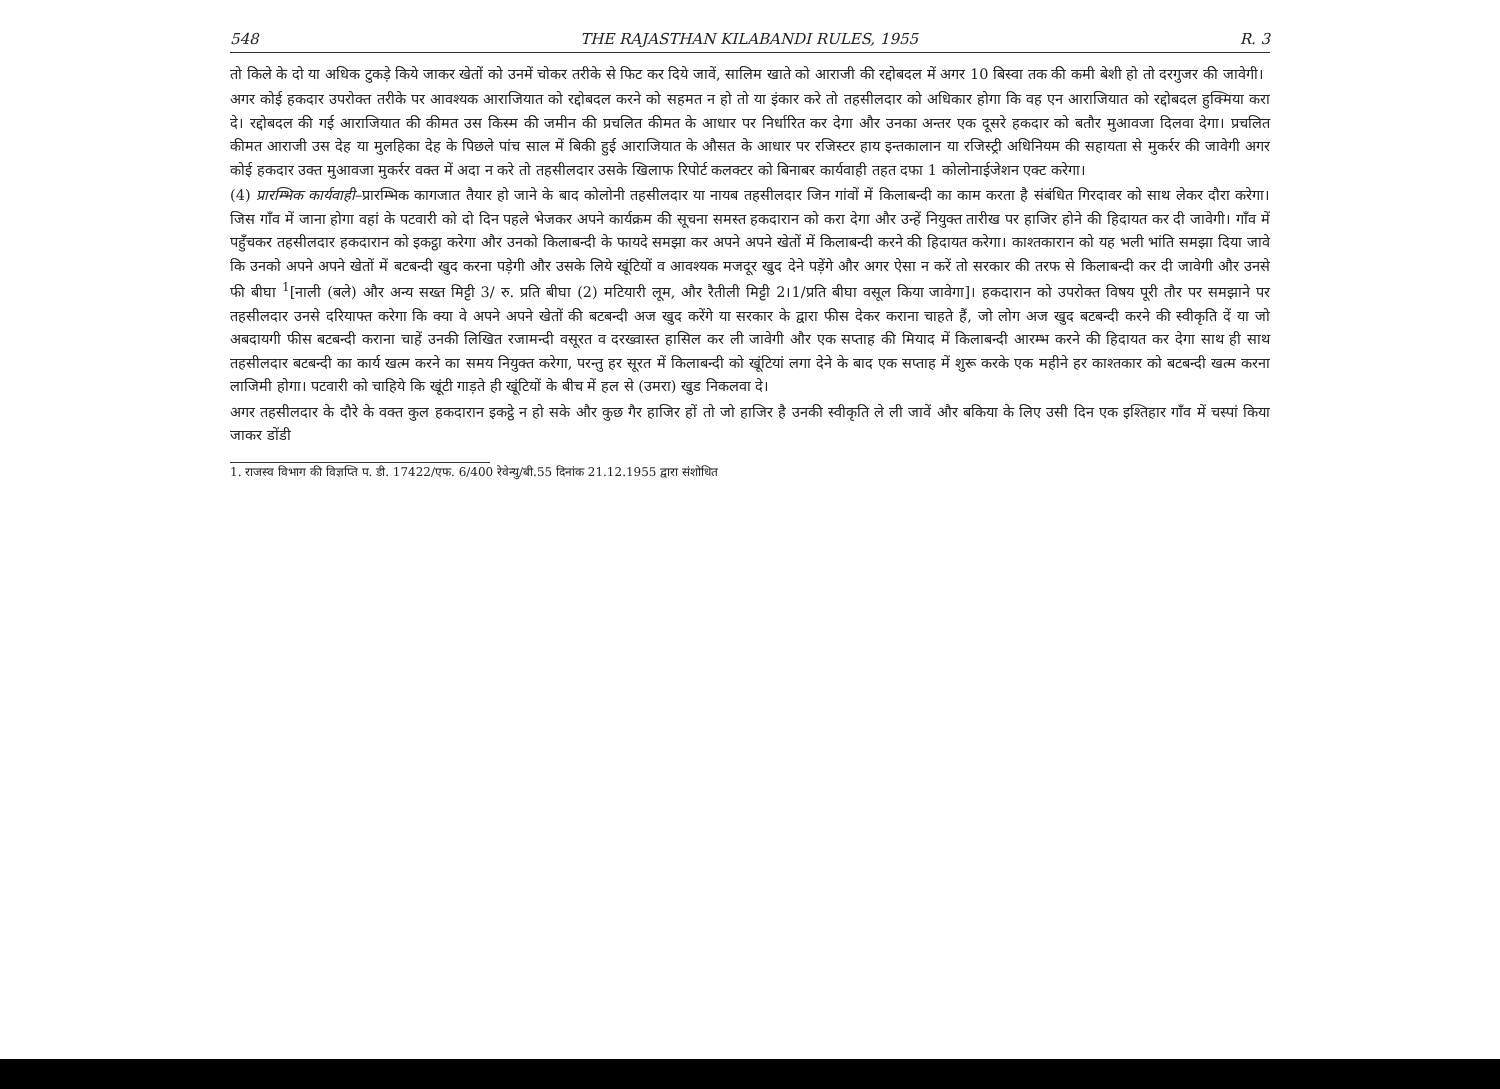548 THE RAJASTHAN KILABANDI RULES, 1955 R. 3
तो किले के दो या अधिक टुकड़े किये जाकर खेतों को उनमें चोकर तरीके से फिट कर दिये जावें, सालिम खाते को आराजी की रद्दोबदल में अगर 10 बिस्वा तक की कमी बेशी हो तो दरगुजर की जावेगी।
अगर कोई हकदार उपरोक्त तरीके पर आवश्यक आराजियात को रद्दोबदल करने को सहमत न हो तो या इंकार करे तो तहसीलदार को अधिकार होगा कि वह एन आराजियात को रद्दोबदल हुक्मिया करा दे। रद्दोबदल की गई आराजियात की कीमत उस किस्म की जमीन की प्रचलित कीमत के आधार पर निर्धारित कर देगा और उनका अन्तर एक दूसरे हकदार को बतौर मुआवजा दिलवा देगा। प्रचलित कीमत आराजी उस देह या मुलहिका देह के पिछले पांच साल में बिकी हुई आराजियात के औसत के आधार पर रजिस्टर हाय इन्तकालान या रजिस्ट्री अधिनियम की सहायता से मुकर्रर की जावेगी अगर कोई हकदार उक्त मुआवजा मुकर्रर वक्त में अदा न करे तो तहसीलदार उसके खिलाफ रिपोर्ट कलक्टर को बिनाबर कार्यवाही तहत दफा 1 कोलोनाईजेशन एक्ट करेगा।
(4) प्रारम्भिक कार्यवाही–प्रारम्भिक कागजात तैयार हो जाने के बाद कोलोनी तहसीलदार या नायब तहसीलदार जिन गांवों में किलाबन्दी का काम करता है संबंधित गिरदावर को साथ लेकर दौरा करेगा। जिस गाँव में जाना होगा वहां के पटवारी को दो दिन पहले भेजकर अपने कार्यक्रम की सूचना समस्त हकदारान को करा देगा और उन्हें नियुक्त तारीख पर हाजिर होने की हिदायत कर दी जावेगी। गाँव में पहुँचकर तहसीलदार हकदारान को इकट्ठा करेगा और उनको किलाबन्दी के फायदे समझा कर अपने अपने खेतों में किलाबन्दी करने की हिदायत करेगा। काश्तकारान को यह भली भांति समझा दिया जावे कि उनको अपने अपने खेतों में बटबन्दी खुद करना पड़ेगी और उसके लिये खूंटियों व आवश्यक मजदूर खुद देने पड़ेंगे और अगर ऐसा न करें तो सरकार की तरफ से किलाबन्दी कर दी जावेगी और उनसे फी बीघा <sup>1</sup>[नाली (बले) और अन्य सख्त मिट्टी 3/ रु. प्रति बीघा (2) मटियारी लूम, और रैतीली मिट्टी 2।1/प्रति बीघा वसूल किया जावेगा]। हकदारान को उपरोक्त विषय पूरी तौर पर समझाने पर तहसीलदार उनसे दरियाफ्त करेगा कि क्या वे अपने अपने खेतों की बटबन्दी अज खुद करेंगे या सरकार के द्वारा फीस देकर कराना चाहते हैं, जो लोग अज खुद बटबन्दी करने की स्वीकृति दें या जो अबदायगी फीस बटबन्दी कराना चाहें उनकी लिखित रजामन्दी वसूरत व दरख्वास्त हासिल कर ली जावेगी और एक सप्ताह की मियाद में किलाबन्दी आरम्भ करने की हिदायत कर देगा साथ ही साथ तहसीलदार बटबन्दी का कार्य खत्म करने का समय नियुक्त करेगा, परन्तु हर सूरत में किलाबन्दी को खूंटियां लगा देने के बाद एक सप्ताह में शुरू करके एक महीने हर काश्तकार को बटबन्दी खत्म करना लाजिमी होगा। पटवारी को चाहिये कि खूंटी गाड़ते ही खूंटियों के बीच में हल से (उमरा) खुड निकलवा दे।
अगर तहसीलदार के दौरे के वक्त कुल हकदारान इकट्ठे न हो सके और कुछ गैर हाजिर हों तो जो हाजिर है उनकी स्वीकृति ले ली जावें और बकिया के लिए उसी दिन एक इश्तिहार गाँव में चस्पां किया जाकर डोंडी
1. राजस्व विभाग की विज्ञप्ति प. डी. 17422/एफ. 6/400 रेवेन्यु/बी.55 दिनांक 21.12.1955 द्वारा संशोधित